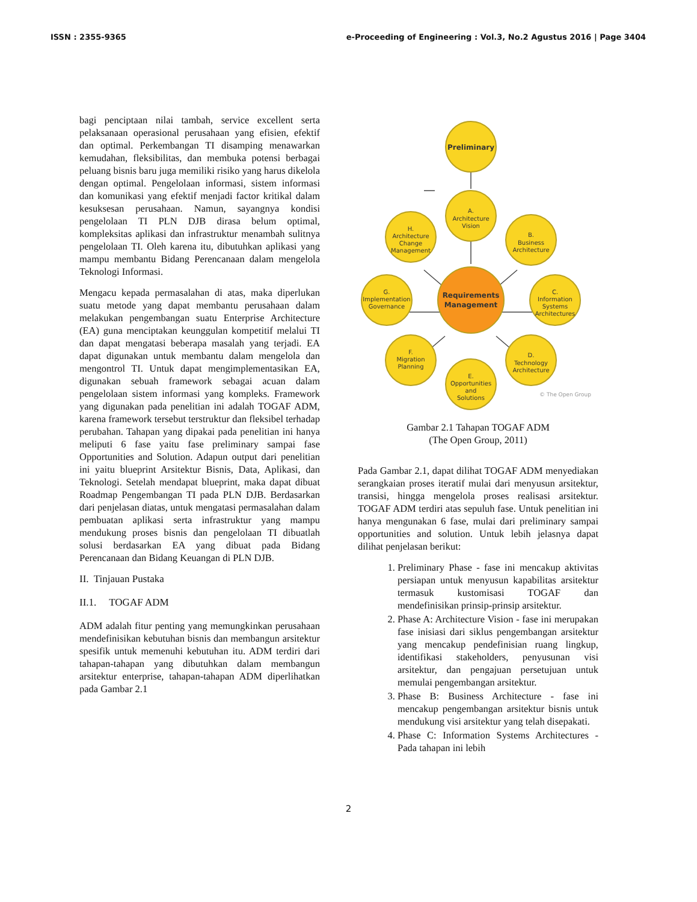ISSN : 2355-9365 e-Proceeding of Engineering : Vol.3, No.2 Agustus 2016 | Page 3404
bagi penciptaan nilai tambah, service excellent serta pelaksanaan operasional perusahaan yang efisien, efektif dan optimal. Perkembangan TI disamping menawarkan kemudahan, fleksibilitas, dan membuka potensi berbagai peluang bisnis baru juga memiliki risiko yang harus dikelola dengan optimal. Pengelolaan informasi, sistem informasi dan komunikasi yang efektif menjadi factor kritikal dalam kesuksesan perusahaan. Namun, sayangnya kondisi pengelolaan TI PLN DJB dirasa belum optimal, kompleksitas aplikasi dan infrastruktur menambah sulitnya pengelolaan TI. Oleh karena itu, dibutuhkan aplikasi yang mampu membantu Bidang Perencanaan dalam mengelola Teknologi Informasi.
Mengacu kepada permasalahan di atas, maka diperlukan suatu metode yang dapat membantu perusahaan dalam melakukan pengembangan suatu Enterprise Architecture (EA) guna menciptakan keunggulan kompetitif melalui TI dan dapat mengatasi beberapa masalah yang terjadi. EA dapat digunakan untuk membantu dalam mengelola dan mengontrol TI. Untuk dapat mengimplementasikan EA, digunakan sebuah framework sebagai acuan dalam pengelolaan sistem informasi yang kompleks. Framework yang digunakan pada penelitian ini adalah TOGAF ADM, karena framework tersebut terstruktur dan fleksibel terhadap perubahan. Tahapan yang dipakai pada penelitian ini hanya meliputi 6 fase yaitu fase preliminary sampai fase Opportunities and Solution. Adapun output dari penelitian ini yaitu blueprint Arsitektur Bisnis, Data, Aplikasi, dan Teknologi. Setelah mendapat blueprint, maka dapat dibuat Roadmap Pengembangan TI pada PLN DJB. Berdasarkan dari penjelasan diatas, untuk mengatasi permasalahan dalam pembuatan aplikasi serta infrastruktur yang mampu mendukung proses bisnis dan pengelolaan TI dibuatlah solusi berdasarkan EA yang dibuat pada Bidang Perencanaan dan Bidang Keuangan di PLN DJB.
II. Tinjauan Pustaka
II.1. TOGAF ADM
ADM adalah fitur penting yang memungkinkan perusahaan mendefinisikan kebutuhan bisnis dan membangun arsitektur spesifik untuk memenuhi kebutuhan itu. ADM terdiri dari tahapan-tahapan yang dibutuhkan dalam membangun arsitektur enterprise, tahapan-tahapan ADM diperlihatkan pada Gambar 2.1
Preliminary
A.
Architecture
Vision
B.
Business
Architecture
C.
Information
Systems
Architectures
D.
Technology
Architecture
E.
Opportunities
and
Solutions
F.
Migration
Planning
G.
Implementation
Governance
H.
Architecture
Change
Management
Requirements
Management
© The Open Group
Gambar 2.1 Tahapan TOGAF ADM
(The Open Group, 2011)
Pada Gambar 2.1, dapat dilihat TOGAF ADM menyediakan serangkaian proses iteratif mulai dari menyusun arsitektur, transisi, hingga mengelola proses realisasi arsitektur. TOGAF ADM terdiri atas sepuluh fase. Untuk penelitian ini hanya mengunakan 6 fase, mulai dari preliminary sampai opportunities and solution. Untuk lebih jelasnya dapat dilihat penjelasan berikut:
1. Preliminary Phase - fase ini mencakup aktivitas persiapan untuk menyusun kapabilitas arsitektur termasuk kustomisasi TOGAF dan mendefinisikan prinsip-prinsip arsitektur.
2. Phase A: Architecture Vision - fase ini merupakan fase inisiasi dari siklus pengembangan arsitektur yang mencakup pendefinisian ruang lingkup, identifikasi stakeholders, penyusunan visi arsitektur, dan pengajuan persetujuan untuk memulai pengembangan arsitektur.
3. Phase B: Business Architecture - fase ini mencakup pengembangan arsitektur bisnis untuk mendukung visi arsitektur yang telah disepakati.
4. Phase C: Information Systems Architectures - Pada tahapan ini lebih
2